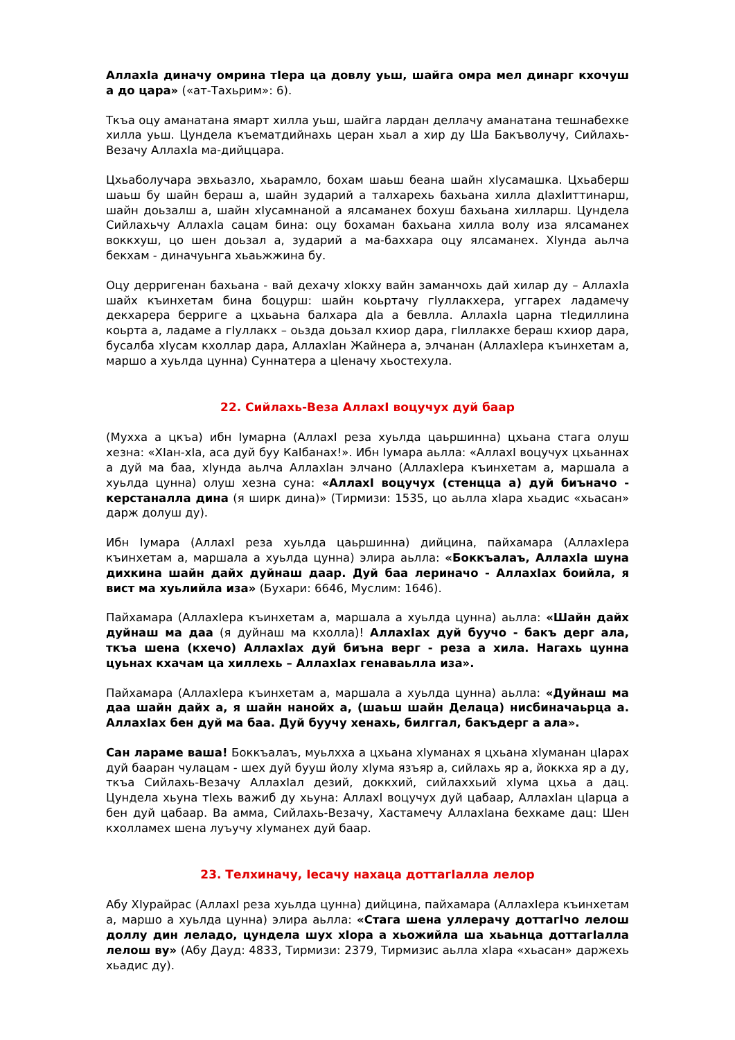АллахIа диначу омрина тIера ца довлу уьш, шайга омра мел динарг кхочуш а до цара» («ат-Тахьрим»: 6).
Ткъа оцу аманатана ямарт хилла уьш, шайга лардан деллачу аманатана тешнабехке хилла уьш. Цундела къематдийнахь церан хьал а хир ду Ша Бакъволучу, Сийлахь-Везачу АллахIа ма-дийццара.
Цхьаболучара эвхьазло, хьарамло, бохам шаьш беана шайн хIусамашка. Цхьаберш шаьш бу шайн бераш а, шайн зударий а талхарехь бахьана хилла дIахIиттинарш, шайн доьзалш а, шайн хIусамнаной а ялсаманех бохуш бахьана хилларш. Цундела Сийлахьчу АллахIа сацам бина: оцу бохаман бахьана хилла волу иза ялсаманех воккхуш, цо шен доьзал а, зударий а ма-баххара оцу ялсаманех. ХIунда аьлча бекхам - диначуьнга хьаьжжина бу.
Оцу дерригенан бахьана - вай дехачу хIокху вайн заманчохь дай хилар ду – АллахIа шайх къинхетам бина боцурш: шайн коьртачу гIуллакхера, уггарех ладамечу декхарера берриге а цхьаьна балхара дIа а бевлла. АллахIа царна тIедиллина коьрта а, ладаме а гIуллакх – оьзда доьзал кхиор дара, гIиллакхе бераш кхиор дара, бусалба хIусам кхоллар дара, АллахIан Жайнера а, элчанан (АллахIера къинхетам а, маршо а хуьлда цунна) Суннатера а цIеначу хьостехула.
22. Сийлахь-Веза АллахI воцучух дуй баар
(Мухха а цкъа) ибн Iумарна (АллахI реза хуьлда цаьршинна) цхьана стага олуш хезна: «ХIан-хIа, аса дуй буу КаIбанах!». Ибн Iумара аьлла: «АллахI воцучух цхьаннах а дуй ма баа, хIунда аьлча АллахIан элчано (АллахIера къинхетам а, маршала а хуьлда цунна) олуш хезна суна: «АллахI воцучух (стенцца а) дуй биъначо - керстаналла дина (я ширк дина)» (Тирмизи: 1535, цо аьлла хIара хьадис «хьасан» дарж долуш ду).
Ибн Iумара (АллахI реза хуьлда цаьршинна) дийцина, пайхамара (АллахIера къинхетам а, маршала а хуьлда цунна) элира аьлла: «Боккъалаъ, АллахIа шуна дихкина шайн дайх дуйнаш даар. Дуй баа лериначо - АллахIах боийла, я вист ма хуьлийла иза» (Бухари: 6646, Муслим: 1646).
Пайхамара (АллахIера къинхетам а, маршала а хуьлда цунна) аьлла: «Шайн дайх дуйнаш ма даа (я дуйнаш ма кхолла)! АллахIах дуй буучо - бакъ дерг ала, ткъа шена (кхечо) АллахIах дуй биъна верг - реза а хила. Нагахь цунна цуьнах кхачам ца хиллехь – АллахIах генаваьлла иза».
Пайхамара (АллахIера къинхетам а, маршала а хуьлда цунна) аьлла: «Дуйнаш ма даа шайн дайх а, я шайн нанойх а, (шаьш шайн Делаца) нисбиначаьрца а. АллахIах бен дуй ма баа. Дуй буучу хенахь, билггал, бакъдерг а ала».
Сан лараме ваша! Боккъалаъ, муьлхха а цхьана хIуманах я цхьана хIуманан цIарах дуй бааран чулацам - шех дуй бууш йолу хIума язъяр а, сийлахь яр а, йоккха яр а ду, ткъа Сийлахь-Везачу АллахIал дезий, доккхий, сийлаххьий хIума цхьа а дац. Цундела хьуна тIехь важиб ду хьуна: АллахI воцучух дуй цабаар, АллахIан цIарца а бен дуй цабаар. Ва амма, Сийлахь-Везачу, Хастамечу АллахIана бехкаме дац: Шен кхолламех шена луъучу хIуманех дуй баар.
23. Телхиначу, Iесачу нахаца доттагIалла лелор
Абу ХIурайрас (АллахI реза хуьлда цунна) дийцина, пайхамара (АллахIера къинхетам а, маршо а хуьлда цунна) элира аьлла: «Стага шена уллерачу доттагIчо лелош доллу дин леладо, цундела шух хIора а хьожийла ша хьаьнца доттагIалла лелош ву» (Абу Дауд: 4833, Тирмизи: 2379, Тирмизис аьлла хIара «хьасан» даржехь хьадис ду).